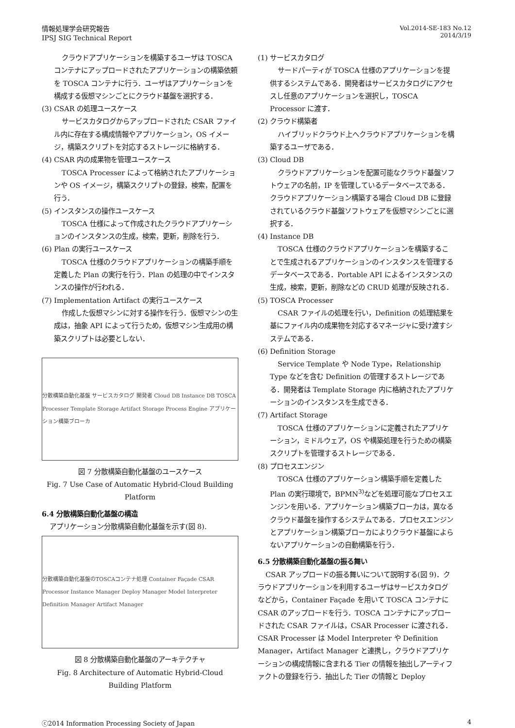情報処理学会研究報告
IPSJ SIG Technical Report
Vol.2014-SE-183 No.12
2014/3/19
クラウドアプリケーションを構築するユーザは TOSCA コンテナにアップロードされたアプリケーションの構築依頼を TOSCA コンテナに行う．ユーザはアプリケーションを構成する仮想マシンごとにクラウド基盤を選択する．
(3) CSAR の処理ユースケース
サービスカタログからアップロードされた CSAR ファイル内に存在する構成情報やアプリケーション，OS イメージ，構築スクリプトを対応するストレージに格納する．
(4) CSAR 内の成果物を管理ユースケース
TOSCA Processer によって格納されたアプリケーションや OS イメージ，構築スクリプトの登録，検索，配置を行う．
(5) インスタンスの操作ユースケース
TOSCA 仕様によって作成されたクラウドアプリケーションのインスタンスの生成，検索，更新，削除を行う．
(6) Plan の実行ユースケース
TOSCA 仕様のクラウドアプリケーションの構築手順を定義した Plan の実行を行う．Plan の処理の中でインスタンスの操作が行われる．
(7) Implementation Artifact の実行ユースケース
作成した仮想マシンに対する操作を行う．仮想マシンの生成は，抽象 API によって行うため，仮想マシン生成用の構築スクリプトは必要としない．
分散構築自動化基盤 サービスカタログ 開発者 Cloud DB Instance DB TOSCA Processer Template Storage Artifact Storage Process Engine アプリケーション構築ブローカ
図 7 分散構築自動化基盤のユースケース
Fig. 7 Use Case of Automatic Hybrid-Cloud Building Platform
6.4 分散構築自動化基盤の構造
アプリケーション分散構築自動化基盤を示す(図 8).
分散構築自動化基盤のTOSCAコンテナ処理 Container Façade CSAR Processor Instance Manager Deploy Manager Model Interpreter Definition Manager Artifact Manager
図 8 分散構築自動化基盤のアーキテクチャ
Fig. 8 Architecture of Automatic Hybrid-Cloud Building Platform
(1) サービスカタログ
サードパーティが TOSCA 仕様のアプリケーションを提供するシステムである．開発者はサービスカタログにアクセスし任意のアプリケーションを選択し，TOSCA Processor に渡す．
(2) クラウド構築者
ハイブリッドクラウド上へクラウドアプリケーションを構築するユーザである．
(3) Cloud DB
クラウドアプリケーションを配置可能なクラウド基盤ソフトウェアの名前，IP を管理しているデータベースである．クラウドアプリケーション構築する場合 Cloud DB に登録されているクラウド基盤ソフトウェアを仮想マシンごとに選択する．
(4) Instance DB
TOSCA 仕様のクラウドアプリケーションを構築することで生成されるアプリケーションのインスタンスを管理するデータベースである．Portable API によるインスタンスの生成，検索，更新，削除などの CRUD 処理が反映される．
(5) TOSCA Processer
CSAR ファイルの処理を行い，Definition の処理結果を基にファイル内の成果物を対応するマネージャに受け渡すシステムである．
(6) Definition Storage
Service Template や Node Type，Relationship Type などを含む Definition の管理するストレージである．開発者は Template Storage 内に格納されたアプリケーションのインスタンスを生成できる．
(7) Artifact Storage
TOSCA 仕様のアプリケーションに定義されたアプリケーション，ミドルウェア，OS や構築処理を行うための構築スクリプトを管理するストレージである．
(8) プロセスエンジン
TOSCA 仕様のアプリケーション構築手順を定義した Plan の実行環境で，BPMN<sup>3)</sup>などを処理可能なプロセスエンジンを用いる．アプリケーション構築ブローカは，異なるクラウド基盤を操作するシステムである．プロセスエンジンとアプリケーション構築ブローカによりクラウド基盤によらないアプリケーションの自動構築を行う．
6.5 分散構築自動化基盤の振る舞い
CSAR アップロードの振る舞いについて説明する(図 9)．クラウドアプリケーションを利用するユーザはサービスカタログなどから，Container Façade を用いて TOSCA コンテナに CSAR のアップロードを行う．TOSCA コンテナにアップロードされた CSAR ファイルは，CSAR Processer に渡される．CSAR Processer は Model Interpreter や Definition Manager，Artifact Manager と連携し，クラウドアプリケーションの構成情報に含まれる Tier の情報を抽出しアーティファクトの登録を行う．抽出した Tier の情報と Deploy
ⓒ2014 Information Processing Society of Japan
4